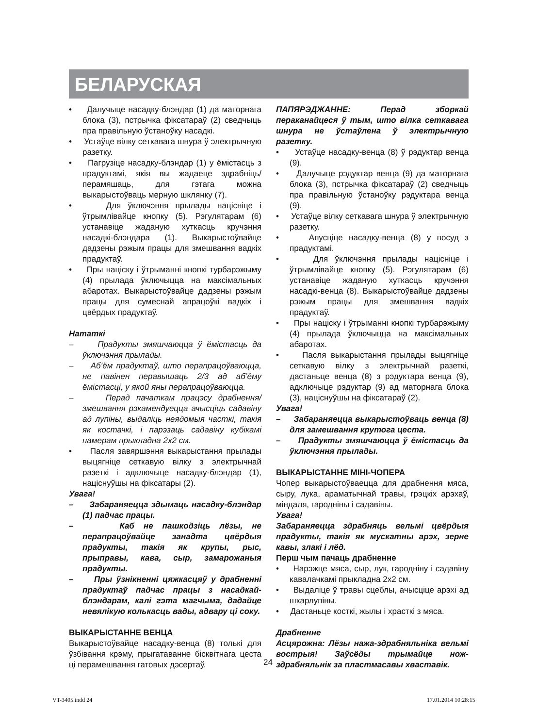БЕЛАРУСКАЯ
• Далучыце насадку-блэндар (1) да маторнага блока (3), пстрычка фіксатараў (2) сведчыць пра правільную ўстаноўку насадкі.
• Устаўце вілку сеткавага шнура ў электрычную разетку.
• Пагрузіце насадку-блэндар (1) у ёмістасць з прадуктамі, якія вы жадаеце здрабніць/перамяшаць, для гэтага можна выкарыстоўваць мерную шклянку (7).
• Для ўключэння прылады націсніце і ўтрымлівайце кнопку (5). Рэгулятарам (6) устанавіце жаданую хуткасць кручэння насадкі-блэндара (1). Выкарыстоўвайце дадзены рэжым працы для змешвання вадкіх прадуктаў.
• Пры націску і ўтрыманні кнопкі турбарэжыму (4) прылада ўключыцца на максімальных абаротах. Выкарыстоўвайце дадзены рэжым працы для сумеснай апрацоўкі вадкіх і цвёрдых прадуктаў.
Нататкі
– Прадукты змяшчаюцца ў ёмістасць да ўключэння прылады.
– Аб’ём прадуктаў, што перапрацоўваюцца, не павінен перавышаць 2/3 ад аб’ёму ёмістасці, у якой яны перапрацоўваюцца.
– Перад пачаткам працэсу драбнення/змешвання рэкамендуецца ачысціць садавіну ад лупіны, выдаліць неядомыя часткі, такія як костачкі, і парэзаць садавіну кубікамі памерам прыкладна 2х2 см.
• Пасля завяршэння выкарыстання прылады выцягніце сеткавую вілку з электрычнай разеткі і адключыце насадку-блэндар (1), націснуўшы на фіксатары (2).
Увага!
– Забараняецца здымаць насадку-блэндар (1) падчас працы.
– Каб не пашкодзіць лёзы, не перапрацоўвайце занадта цвёрдыя прадукты, такія як крупы, рыс, прыправы, кава, сыр, замарожаныя прадукты.
– Пры ўзнікненні цяжкасцяў у драбненні прадуктаў падчас працы з насадкай-блэндарам, калі гэта магчыма, дадайце невялікую колькасць вады, адвару ці соку.
ВЫКАРЫСТАННЕ ВЕНЦА
Выкарыстоўвайце насадку-венца (8) толькі для ўзбівання крэму, прыгатаванне бісквітнага цеста ці перамешвання гатовых дэсертаў.
ПАПЯРЭДЖАННЕ: Перад зборкай пераканайцеся ў тым, што вілка сеткавага шнура не ўстаўлена ў электрычную разетку.
• Устаўце насадку-венца (8) ў рэдуктар венца (9).
• Далучыце рэдуктар венца (9) да маторнага блока (3), пстрычка фіксатараў (2) сведчыць пра правільную ўстаноўку рэдуктара венца (9).
• Устаўце вілку сеткавага шнура ў электрычную разетку.
• Апусціце насадку-венца (8) у посуд з прадуктамі.
• Для ўключэння прылады націсніце і ўтрымлівайце кнопку (5). Рэгулятарам (6) устанавіце жаданую хуткасць кручэння насадкі-венца (8). Выкарыстоўвайце дадзены рэжым працы для змешвання вадкіх прадуктаў.
• Пры націску і ўтрыманні кнопкі турбарэжыму (4) прылада ўключыцца на максімальных абаротах.
• Пасля выкарыстання прылады выцягніце сеткавую вілку з электрычнай разеткі, дастаньце венца (8) з рэдуктара венца (9), адключыце рэдуктар (9) ад маторнага блока (3), націснуўшы на фіксатараў (2).
Увага!
– Забараняецца выкарыстоўваць венца (8) для замешвання крутога цеста.
– Прадукты змяшчаюцца ў ёмістасць да ўключэння прылады.
ВЫКАРЫСТАННЕ МІНІ-ЧОПЕРА
Чопер выкарыстоўваецца для драбнення мяса, сыру, лука, араматычнай травы, грэцкіх арэхаў, міндаля, гароднiны i садавiны.
Увага!
Забараняецца здрабняць вельмі цвёрдыя прадукты, такія як мускатны арэх, зерне кавы, злакі і лёд.
Перш чым пачаць драбненне
• Нарэжце мяса, сыр, лук, гародніну і садавіну кавалачкамі прыкладна 2х2 см.
• Выдаліце ў травы сцеблы, ачысціце арэхі ад шкарлупіны.
• Дастаньце косткі, жылы і храсткі з мяса.
Драбненне
Асцярожна: Лёзы нажа-здрабняльніка вельмі вострыя! Заўсёды трымайце нож-здрабняльнік за пластмасавы хваставік.
24
VT-3405.indd 24 17.01.2014 10:28:15